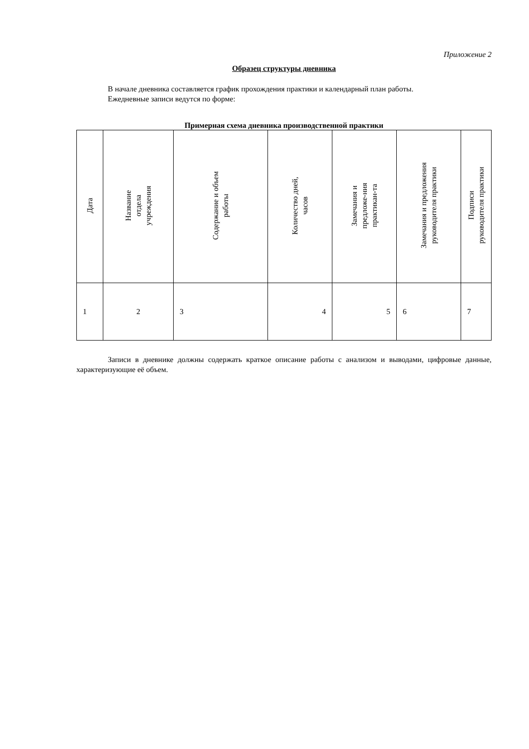Приложение 2
Образец структуры дневника
В начале дневника составляется график прохождения практики и календарный план работы.
Ежедневные записи ведутся по форме:
Примерная схема дневника производственной практики
| Дата | Название отдела учреждения | Содержание и объем работы | Количество дней, часов | Замечания и предложе-ния практикан-та | Замечания и предложения руководителя практики | Подписи руководителя практики |
| 1 | 2 | 3 | 4 | 5 | 6 | 7 |
Записи в дневнике должны содержать краткое описание работы с анализом и выводами, цифровые данные, характеризующие её объем.